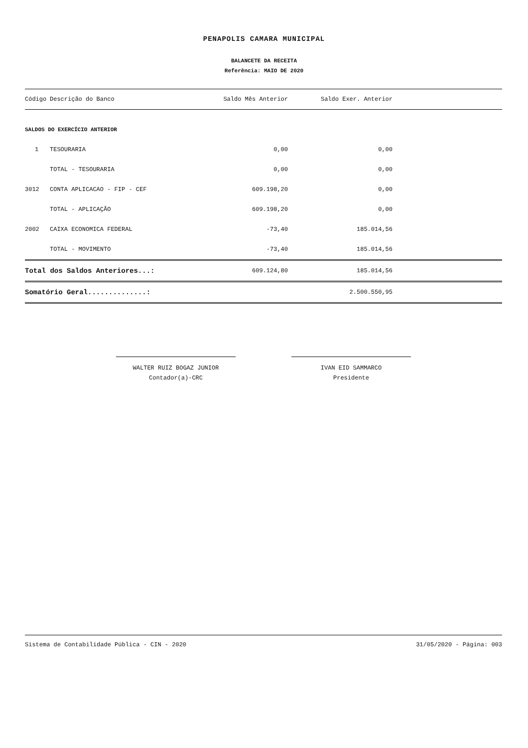PENAPOLIS CAMARA MUNICIPAL
BALANCETE DA RECEITA
Referência: MAIO DE 2020
| Código | Descrição do Banco | Saldo Mês Anterior | Saldo Exer. Anterior | |
| --- | --- | --- | --- | --- |
| SALDOS DO EXERCÍCIO ANTERIOR | | | | |
| 1 | TESOURARIA | 0,00 | 0,00 | |
| | TOTAL - TESOURARIA | 0,00 | 0,00 | |
| 3012 | CONTA APLICACAO - FIP - CEF | 609.198,20 | 0,00 | |
| | TOTAL - APLICAÇÃO | 609.198,20 | 0,00 | |
| 2002 | CAIXA ECONOMICA FEDERAL | -73,40 | 185.014,56 | |
| | TOTAL - MOVIMENTO | -73,40 | 185.014,56 | |
| Total dos Saldos Anteriores...: | | 609.124,80 | 185.014,56 | |
| Somatório Geral..............: | | | 2.500.550,95 | |
WALTER RUIZ BOGAZ JUNIOR
Contador(a)-CRC
IVAN EID SAMMARCO
Presidente
Sistema de Contabilidade Pública - CIN - 2020 31/05/2020 - Página: 003